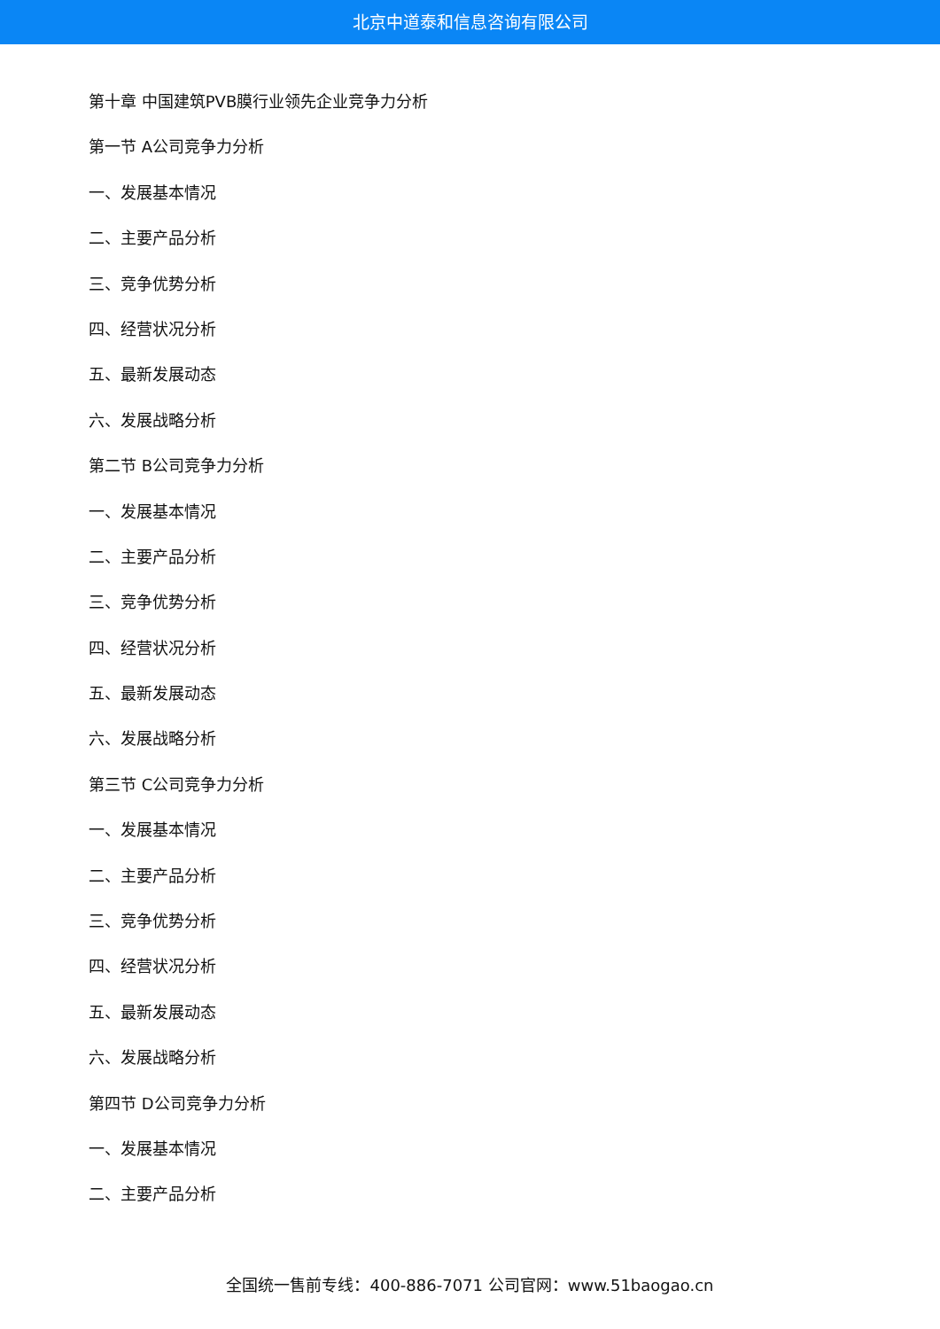北京中道泰和信息咨询有限公司
第十章 中国建筑PVB膜行业领先企业竞争力分析
第一节 A公司竞争力分析
一、发展基本情况
二、主要产品分析
三、竞争优势分析
四、经营状况分析
五、最新发展动态
六、发展战略分析
第二节 B公司竞争力分析
一、发展基本情况
二、主要产品分析
三、竞争优势分析
四、经营状况分析
五、最新发展动态
六、发展战略分析
第三节 C公司竞争力分析
一、发展基本情况
二、主要产品分析
三、竞争优势分析
四、经营状况分析
五、最新发展动态
六、发展战略分析
第四节 D公司竞争力分析
一、发展基本情况
二、主要产品分析
全国统一售前专线：400-886-7071 公司官网：www.51baogao.cn